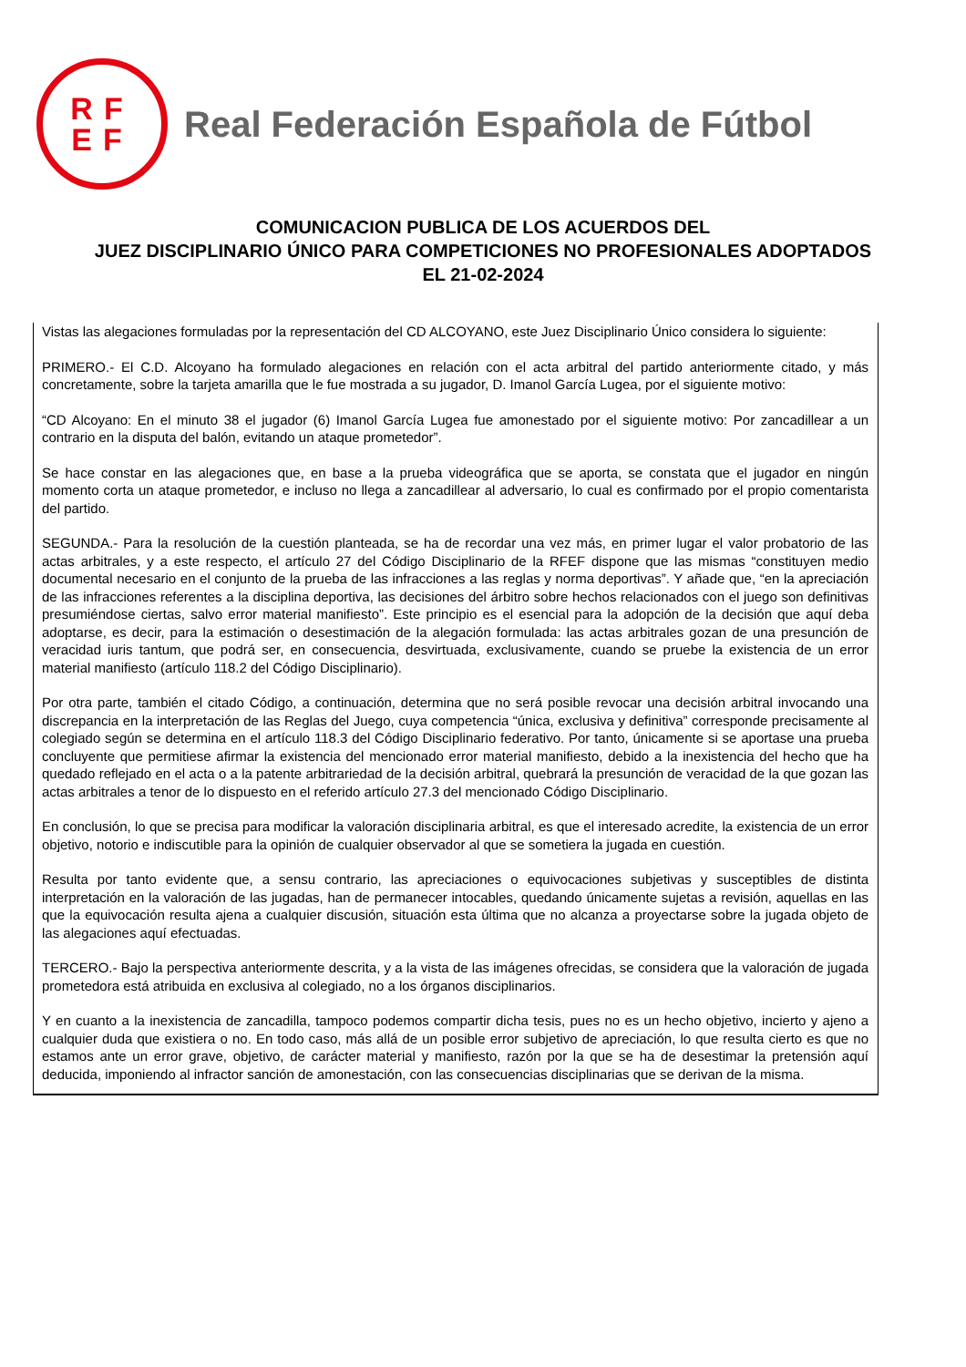RF
EF
Real Federación Española de Fútbol
COMUNICACION PUBLICA DE LOS ACUERDOS DEL
JUEZ DISCIPLINARIO ÚNICO PARA COMPETICIONES NO PROFESIONALES ADOPTADOS
EL 21-02-2024
Vistas las alegaciones formuladas por la representación del CD ALCOYANO, este Juez Disciplinario Único considera lo siguiente:
PRIMERO.- El C.D. Alcoyano ha formulado alegaciones en relación con el acta arbitral del partido anteriormente citado, y más concretamente, sobre la tarjeta amarilla que le fue mostrada a su jugador, D. Imanol García Lugea, por el siguiente motivo:
“CD Alcoyano: En el minuto 38 el jugador (6) Imanol García Lugea fue amonestado por el siguiente motivo: Por zancadillear a un contrario en la disputa del balón, evitando un ataque prometedor”.
Se hace constar en las alegaciones que, en base a la prueba videográfica que se aporta, se constata que el jugador en ningún momento corta un ataque prometedor, e incluso no llega a zancadillear al adversario, lo cual es confirmado por el propio comentarista del partido.
SEGUNDA.- Para la resolución de la cuestión planteada, se ha de recordar una vez más, en primer lugar el valor probatorio de las actas arbitrales, y a este respecto, el artículo 27 del Código Disciplinario de la RFEF dispone que las mismas “constituyen medio documental necesario en el conjunto de la prueba de las infracciones a las reglas y norma deportivas”. Y añade que, “en la apreciación de las infracciones referentes a la disciplina deportiva, las decisiones del árbitro sobre hechos relacionados con el juego son definitivas presumiéndose ciertas, salvo error material manifiesto”. Este principio es el esencial para la adopción de la decisión que aquí deba adoptarse, es decir, para la estimación o desestimación de la alegación formulada: las actas arbitrales gozan de una presunción de veracidad iuris tantum, que podrá ser, en consecuencia, desvirtuada, exclusivamente, cuando se pruebe la existencia de un error material manifiesto (artículo 118.2 del Código Disciplinario).
Por otra parte, también el citado Código, a continuación, determina que no será posible revocar una decisión arbitral invocando una discrepancia en la interpretación de las Reglas del Juego, cuya competencia “única, exclusiva y definitiva” corresponde precisamente al colegiado según se determina en el artículo 118.3 del Código Disciplinario federativo. Por tanto, únicamente si se aportase una prueba concluyente que permitiese afirmar la existencia del mencionado error material manifiesto, debido a la inexistencia del hecho que ha quedado reflejado en el acta o a la patente arbitrariedad de la decisión arbitral, quebrará la presunción de veracidad de la que gozan las actas arbitrales a tenor de lo dispuesto en el referido artículo 27.3 del mencionado Código Disciplinario.
En conclusión, lo que se precisa para modificar la valoración disciplinaria arbitral, es que el interesado acredite, la existencia de un error objetivo, notorio e indiscutible para la opinión de cualquier observador al que se sometiera la jugada en cuestión.
Resulta por tanto evidente que, a sensu contrario, las apreciaciones o equivocaciones subjetivas y susceptibles de distinta interpretación en la valoración de las jugadas, han de permanecer intocables, quedando únicamente sujetas a revisión, aquellas en las que la equivocación resulta ajena a cualquier discusión, situación esta última que no alcanza a proyectarse sobre la jugada objeto de las alegaciones aquí efectuadas.
TERCERO.- Bajo la perspectiva anteriormente descrita, y a la vista de las imágenes ofrecidas, se considera que la valoración de jugada prometedora está atribuida en exclusiva al colegiado, no a los órganos disciplinarios.
Y en cuanto a la inexistencia de zancadilla, tampoco podemos compartir dicha tesis, pues no es un hecho objetivo, incierto y ajeno a cualquier duda que existiera o no. En todo caso, más allá de un posible error subjetivo de apreciación, lo que resulta cierto es que no estamos ante un error grave, objetivo, de carácter material y manifiesto, razón por la que se ha de desestimar la pretensión aquí deducida, imponiendo al infractor sanción de amonestación, con las consecuencias disciplinarias que se derivan de la misma.